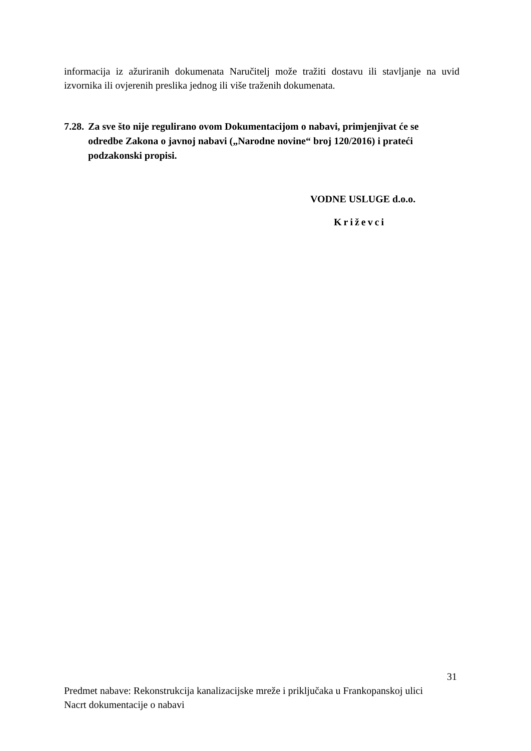informacija iz ažuriranih dokumenata Naručitelj može tražiti dostavu ili stavljanje na uvid izvornika ili ovjerenih preslika jednog ili više traženih dokumenata.
7.28. Za sve što nije regulirano ovom Dokumentacijom o nabavi, primjenjivat će se odredbe Zakona o javnoj nabavi („Narodne novine“ broj 120/2016) i prateći podzakonski propisi.
VODNE USLUGE d.o.o.
Križevci
31
Predmet nabave: Rekonstrukcija kanalizacijske mreže i priključaka u Frankopanskoj ulici
Nacrt dokumentacije o nabavi